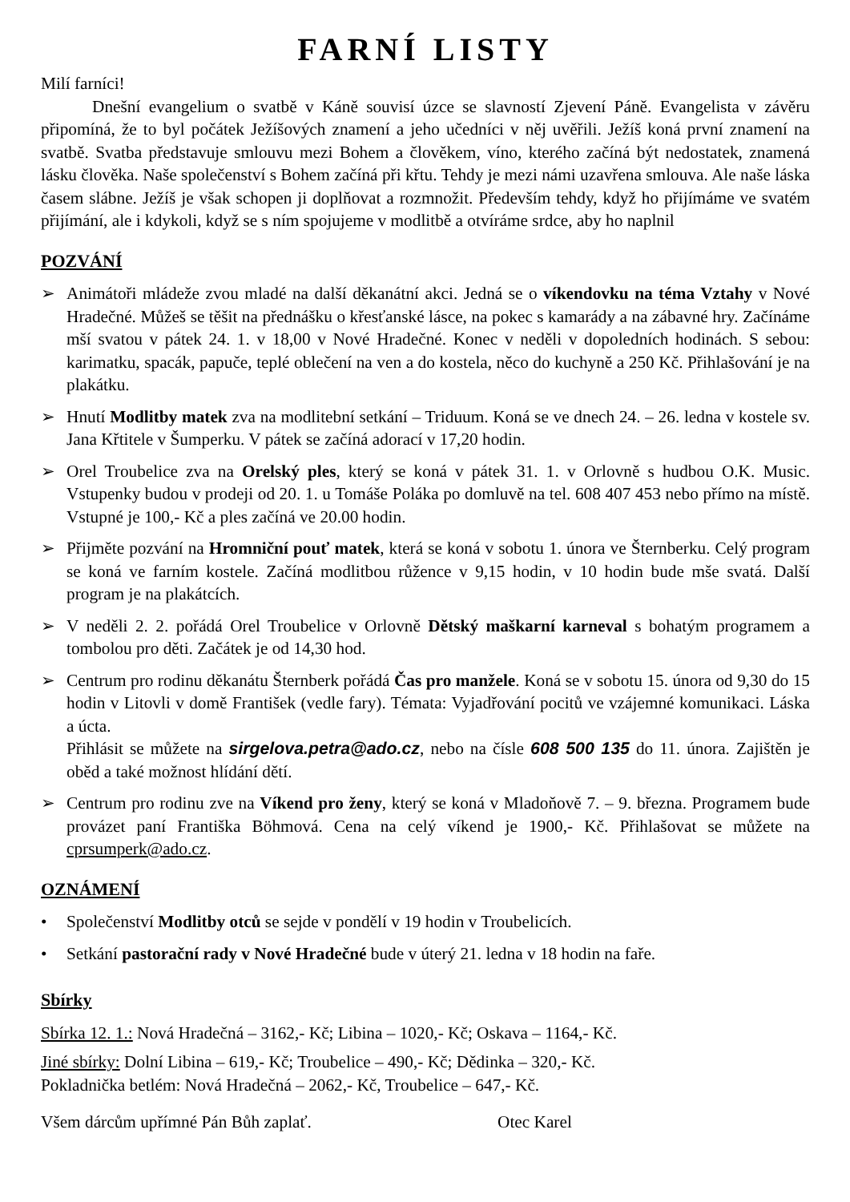FARNÍ LISTY
Milí farníci!
Dnešní evangelium o svatbě v Káně souvisí úzce se slavností Zjevení Páně. Evangelista v závěru připomíná, že to byl počátek Ježíšových znamení a jeho učedníci v něj uvěřili. Ježíš koná první znamení na svatbě. Svatba představuje smlouvu mezi Bohem a člověkem, víno, kterého začíná být nedostatek, znamená lásku člověka. Naše společenství s Bohem začíná při křtu. Tehdy je mezi námi uzavřena smlouva. Ale naše láska časem slábne. Ježíš je však schopen ji doplňovat a rozmnožit. Především tehdy, když ho přijímáme ve svatém přijímání, ale i kdykoli, když se s ním spojujeme v modlitbě a otvíráme srdce, aby ho naplnil
POZVÁNÍ
➢ Animátoři mládeže zvou mladé na další děkanátní akci. Jedná se o víkendovku na téma Vztahy v Nové Hradečné. Můžeš se těšit na přednášku o křesťanské lásce, na pokec s kamarády a na zábavné hry. Začínáme mší svatou v pátek 24. 1. v 18,00 v Nové Hradečné. Konec v neděli v dopoledních hodinách. S sebou: karimatku, spacák, papuče, teplé oblečení na ven a do kostela, něco do kuchyně a 250 Kč. Přihlašování je na plakátku.
➢ Hnutí Modlitby matek zva na modlitební setkání – Triduum. Koná se ve dnech 24. – 26. ledna v kostele sv. Jana Křtitele v Šumperku. V pátek se začíná adorací v 17,20 hodin.
➢ Orel Troubelice zva na Orelský ples, který se koná v pátek 31. 1. v Orlovně s hudbou O.K. Music. Vstupenky budou v prodeji od 20. 1. u Tomáše Poláka po domluvě na tel. 608 407 453 nebo přímo na místě. Vstupné je 100,- Kč a ples začíná ve 20.00 hodin.
➢ Přijměte pozvání na Hromniční pouť matek, která se koná v sobotu 1. února ve Šternberku. Celý program se koná ve farním kostele. Začíná modlitbou růžence v 9,15 hodin, v 10 hodin bude mše svatá. Další program je na plakátcích.
➢ V neděli 2. 2. pořádá Orel Troubelice v Orlovně Dětský maškarní karneval s bohatým programem a tombolou pro děti. Začátek je od 14,30 hod.
➢ Centrum pro rodinu děkanátu Šternberk pořádá Čas pro manžele. Koná se v sobotu 15. února od 9,30 do 15 hodin v Litovli v domě František (vedle fary). Témata: Vyjadřování pocitů ve vzájemné komunikaci. Láska a úcta.
Přihlásit se můžete na sirgelova.petra@ado.cz, nebo na čísle 608 500 135 do 11. února. Zajištěn je oběd a také možnost hlídání dětí.
➢ Centrum pro rodinu zve na Víkend pro ženy, který se koná v Mladoňově 7. – 9. března. Programem bude provázet paní Františka Böhmová. Cena na celý víkend je 1900,- Kč. Přihlašovat se můžete na cprsumperk@ado.cz.
OZNÁMENÍ
• Společenství Modlitby otců se sejde v pondělí v 19 hodin v Troubelicích.
• Setkání pastorační rady v Nové Hradečné bude v úterý 21. ledna v 18 hodin na faře.
Sbírky
Sbírka 12. 1.: Nová Hradečná – 3162,- Kč; Libina – 1020,- Kč; Oskava – 1164,- Kč.
Jiné sbírky: Dolní Libina – 619,- Kč; Troubelice – 490,- Kč; Dědinka – 320,- Kč.
Pokladnička betlém: Nová Hradečná – 2062,- Kč, Troubelice – 647,- Kč.
Všem dárcům upřímné Pán Bůh zaplať. Otec Karel